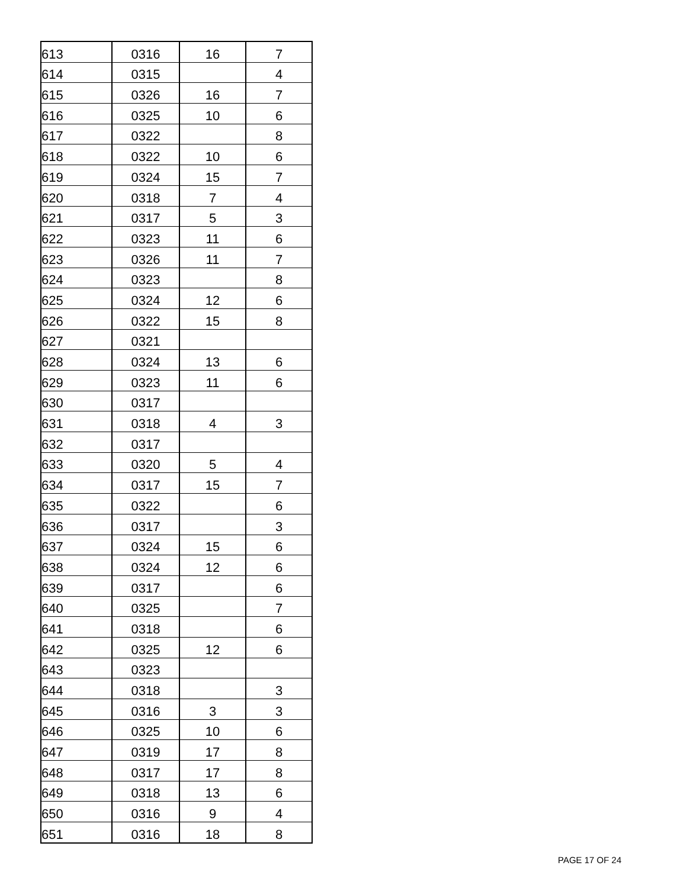| 613 | 0316 | 16 | 7 |
| 614 | 0315 | | 4 |
| 615 | 0326 | 16 | 7 |
| 616 | 0325 | 10 | 6 |
| 617 | 0322 | | 8 |
| 618 | 0322 | 10 | 6 |
| 619 | 0324 | 15 | 7 |
| 620 | 0318 | 7 | 4 |
| 621 | 0317 | 5 | 3 |
| 622 | 0323 | 11 | 6 |
| 623 | 0326 | 11 | 7 |
| 624 | 0323 | | 8 |
| 625 | 0324 | 12 | 6 |
| 626 | 0322 | 15 | 8 |
| 627 | 0321 | | |
| 628 | 0324 | 13 | 6 |
| 629 | 0323 | 11 | 6 |
| 630 | 0317 | | |
| 631 | 0318 | 4 | 3 |
| 632 | 0317 | | |
| 633 | 0320 | 5 | 4 |
| 634 | 0317 | 15 | 7 |
| 635 | 0322 | | 6 |
| 636 | 0317 | | 3 |
| 637 | 0324 | 15 | 6 |
| 638 | 0324 | 12 | 6 |
| 639 | 0317 | | 6 |
| 640 | 0325 | | 7 |
| 641 | 0318 | | 6 |
| 642 | 0325 | 12 | 6 |
| 643 | 0323 | | |
| 644 | 0318 | | 3 |
| 645 | 0316 | 3 | 3 |
| 646 | 0325 | 10 | 6 |
| 647 | 0319 | 17 | 8 |
| 648 | 0317 | 17 | 8 |
| 649 | 0318 | 13 | 6 |
| 650 | 0316 | 9 | 4 |
| 651 | 0316 | 18 | 8 |
PAGE 17 OF 24